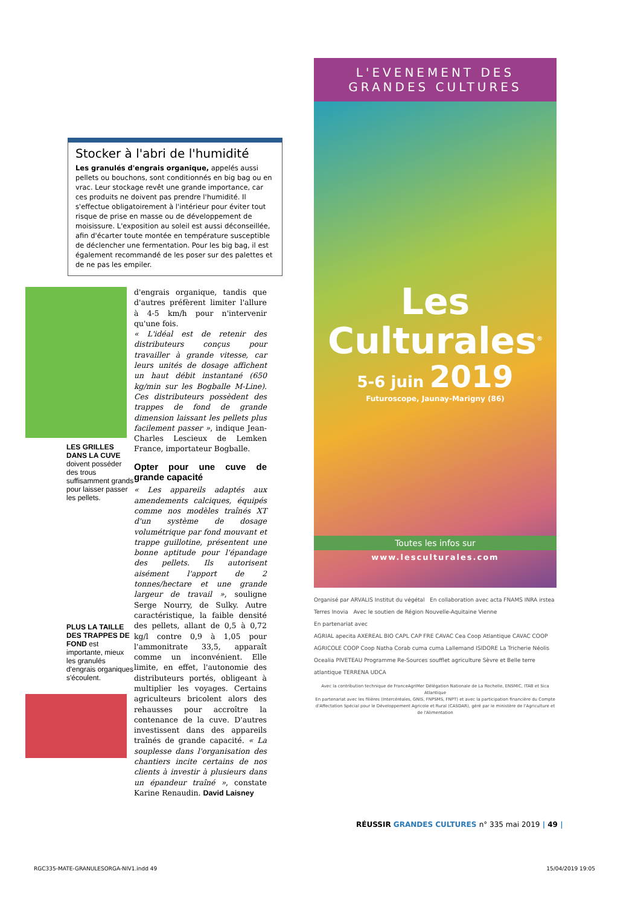Stocker à l'abri de l'humidité
Les granulés d'engrais organique, appelés aussi pellets ou bouchons, sont conditionnés en big bag ou en vrac. Leur stockage revêt une grande importance, car ces produits ne doivent pas prendre l'humidité. Il s'effectue obligatoirement à l'intérieur pour éviter tout risque de prise en masse ou de développement de moisissure. L'exposition au soleil est aussi déconseillée, afin d'écarter toute montée en température susceptible de déclencher une fermentation. Pour les big bag, il est également recommandé de les poser sur des palettes et de ne pas les empiler.
LES GRILLES DANS LA CUVE doivent posséder des trous suffisamment grands pour laisser passer les pellets.
PLUS LA TAILLE DES TRAPPES DE FOND est importante, mieux les granulés d'engrais organiques s'écoulent.
d'engrais organique, tandis que d'autres préfèrent limiter l'allure à 4-5 km/h pour n'intervenir qu'une fois.
« L'idéal est de retenir des distributeurs conçus pour travailler à grande vitesse, car leurs unités de dosage affichent un haut débit instantané (650 kg/min sur les Bogballe M-Line). Ces distributeurs possèdent des trappes de fond de grande dimension laissant les pellets plus facilement passer », indique Jean-Charles Lescieux de Lemken France, importateur Bogballe.
Opter pour une cuve de grande capacité
« Les appareils adaptés aux amendements calciques, équipés comme nos modèles traînés XT d'un système de dosage volumétrique par fond mouvant et trappe guillotine, présentent une bonne aptitude pour l'épandage des pellets. Ils autorisent aisément l'apport de 2 tonnes/hectare et une grande largeur de travail », souligne Serge Nourry, de Sulky. Autre caractéristique, la faible densité des pellets, allant de 0,5 à 0,72 kg/l contre 0,9 à 1,05 pour l'ammonitrate 33,5, apparaît comme un inconvénient. Elle limite, en effet, l'autonomie des distributeurs portés, obligeant à multiplier les voyages. Certains agriculteurs bricolent alors des rehausses pour accroître la contenance de la cuve. D'autres investissent dans des appareils traînés de grande capacité. « La souplesse dans l'organisation des chantiers incite certains de nos clients à investir à plusieurs dans un épandeur traîné », constate Karine Renaudin. David Laisney
L'EVENEMENT DES
GRANDES CULTURES
Les
Culturales<sup>®</sup>
5-6 juin 2019
Futuroscope, Jaunay-Marigny (86)
Toutes les infos sur
www.lesculturales.com
Organisé par ARVALIS Institut du végétal En collaboration avec acta FNAMS INRA irstea Terres Inovia Avec le soutien de Région Nouvelle-Aquitaine Vienne
En partenariat avec
AGRIAL apecita AXEREAL BIO CAPL CAP FRE CAVAC Cea Coop Atlantique CAVAC COOP AGRICOLE COOP Coop Natha Corab cuma cuma Lallemand ISIDORE La Tricherie Néolis Ocealia PIVETEAU Programme Re-Sources soufflet agriculture Sèvre et Belle terre atlantique TERRENA UDCA
Avec la contribution technique de FranceAgriMer Délégation Nationale de La Rochelle, ENSMIC, ITAB et Sica Atlantique
En partenariat avec les filières (Intercéréales, GNIS, FNPSMS, FNPT) et avec la participation financière du Compte d'Affectation Spécial pour le Développement Agricole et Rural (CASDAR), géré par le ministère de l'Agriculture et de l'Alimentation
RÉUSSIR GRANDES CULTURES n° 335 mai 2019 | 49 |
RGC335-MATE-GRANULESORGA-NIV1.indd 49 15/04/2019 19:05